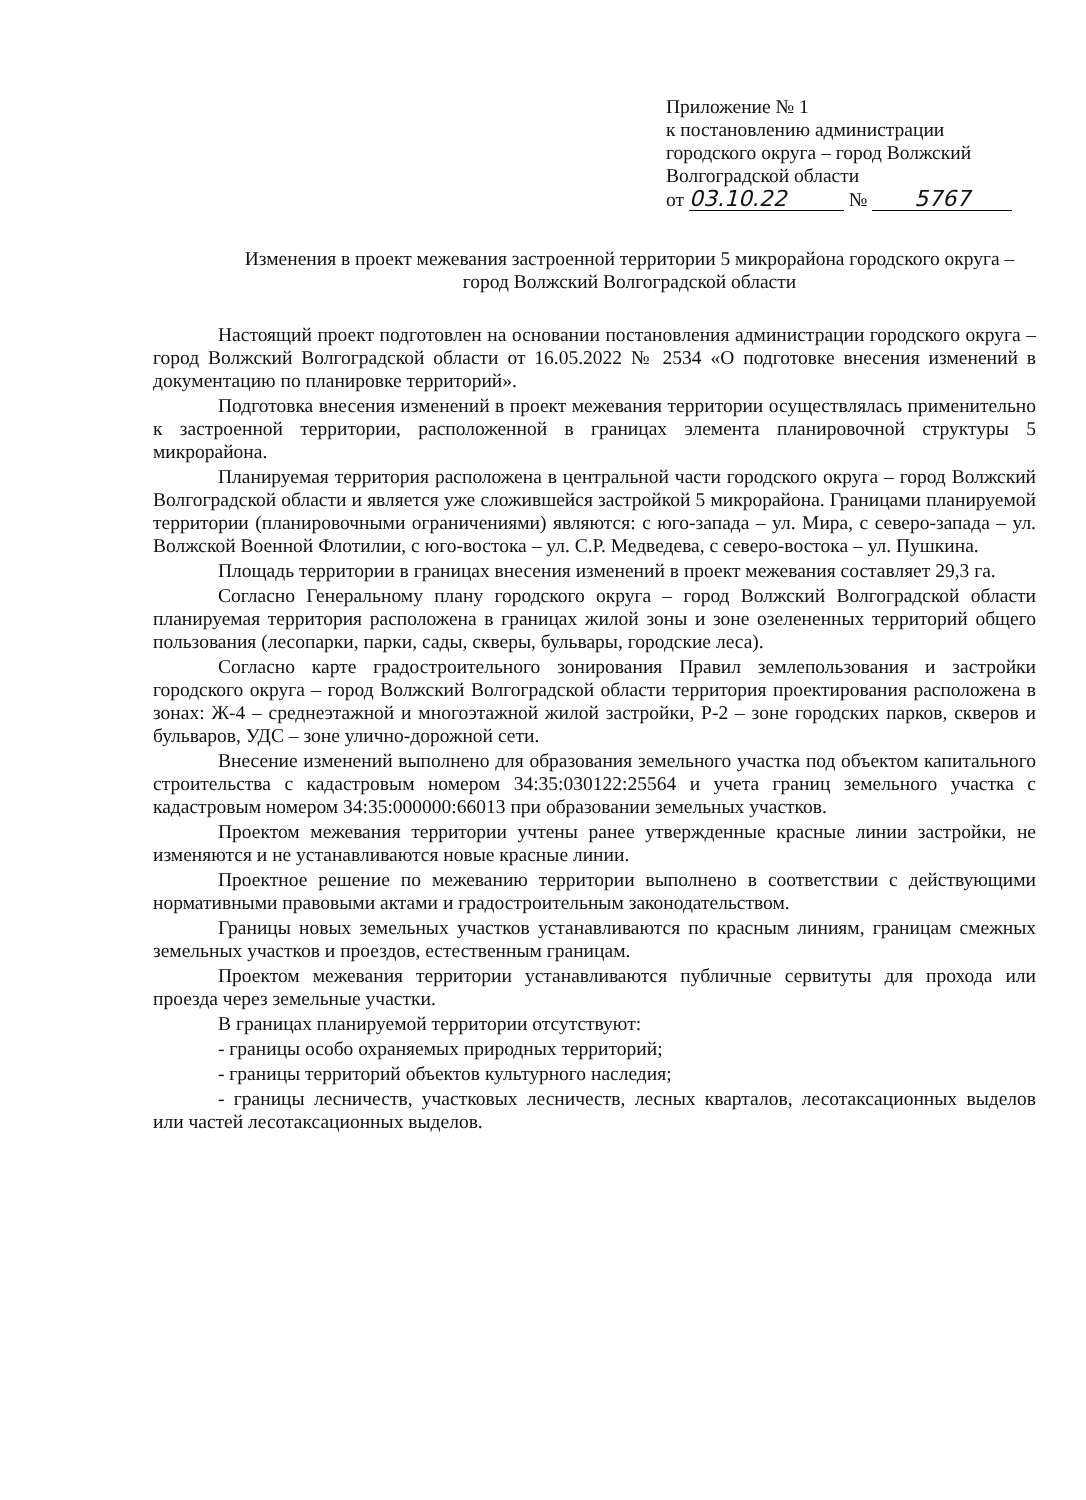Приложение № 1
к постановлению администрации
городского округа – город Волжский
Волгоградской области
от 03.10.22 № 5767
Изменения в проект межевания застроенной территории 5 микрорайона городского округа – город Волжский Волгоградской области
Настоящий проект подготовлен на основании постановления администрации городского округа – город Волжский Волгоградской области от 16.05.2022 № 2534 «О подготовке внесения изменений в документацию по планировке территорий».
Подготовка внесения изменений в проект межевания территории осуществлялась применительно к застроенной территории, расположенной в границах элемента планировочной структуры 5 микрорайона.
Планируемая территория расположена в центральной части городского округа – город Волжский Волгоградской области и является уже сложившейся застройкой 5 микрорайона. Границами планируемой территории (планировочными ограничениями) являются: с юго-запада – ул. Мира, с северо-запада – ул. Волжской Военной Флотилии, с юго-востока – ул. С.Р. Медведева, с северо-востока – ул. Пушкина.
Площадь территории в границах внесения изменений в проект межевания составляет 29,3 га.
Согласно Генеральному плану городского округа – город Волжский Волгоградской области планируемая территория расположена в границах жилой зоны и зоне озелененных территорий общего пользования (лесопарки, парки, сады, скверы, бульвары, городские леса).
Согласно карте градостроительного зонирования Правил землепользования и застройки городского округа – город Волжский Волгоградской области территория проектирования расположена в зонах: Ж-4 – среднеэтажной и многоэтажной жилой застройки, Р-2 – зоне городских парков, скверов и бульваров, УДС – зоне улично-дорожной сети.
Внесение изменений выполнено для образования земельного участка под объектом капитального строительства с кадастровым номером 34:35:030122:25564 и учета границ земельного участка с кадастровым номером 34:35:000000:66013 при образовании земельных участков.
Проектом межевания территории учтены ранее утвержденные красные линии застройки, не изменяются и не устанавливаются новые красные линии.
Проектное решение по межеванию территории выполнено в соответствии с действующими нормативными правовыми актами и градостроительным законодательством.
Границы новых земельных участков устанавливаются по красным линиям, границам смежных земельных участков и проездов, естественным границам.
Проектом межевания территории устанавливаются публичные сервитуты для прохода или проезда через земельные участки.
В границах планируемой территории отсутствуют:
- границы особо охраняемых природных территорий;
- границы территорий объектов культурного наследия;
- границы лесничеств, участковых лесничеств, лесных кварталов, лесотаксационных выделов или частей лесотаксационных выделов.